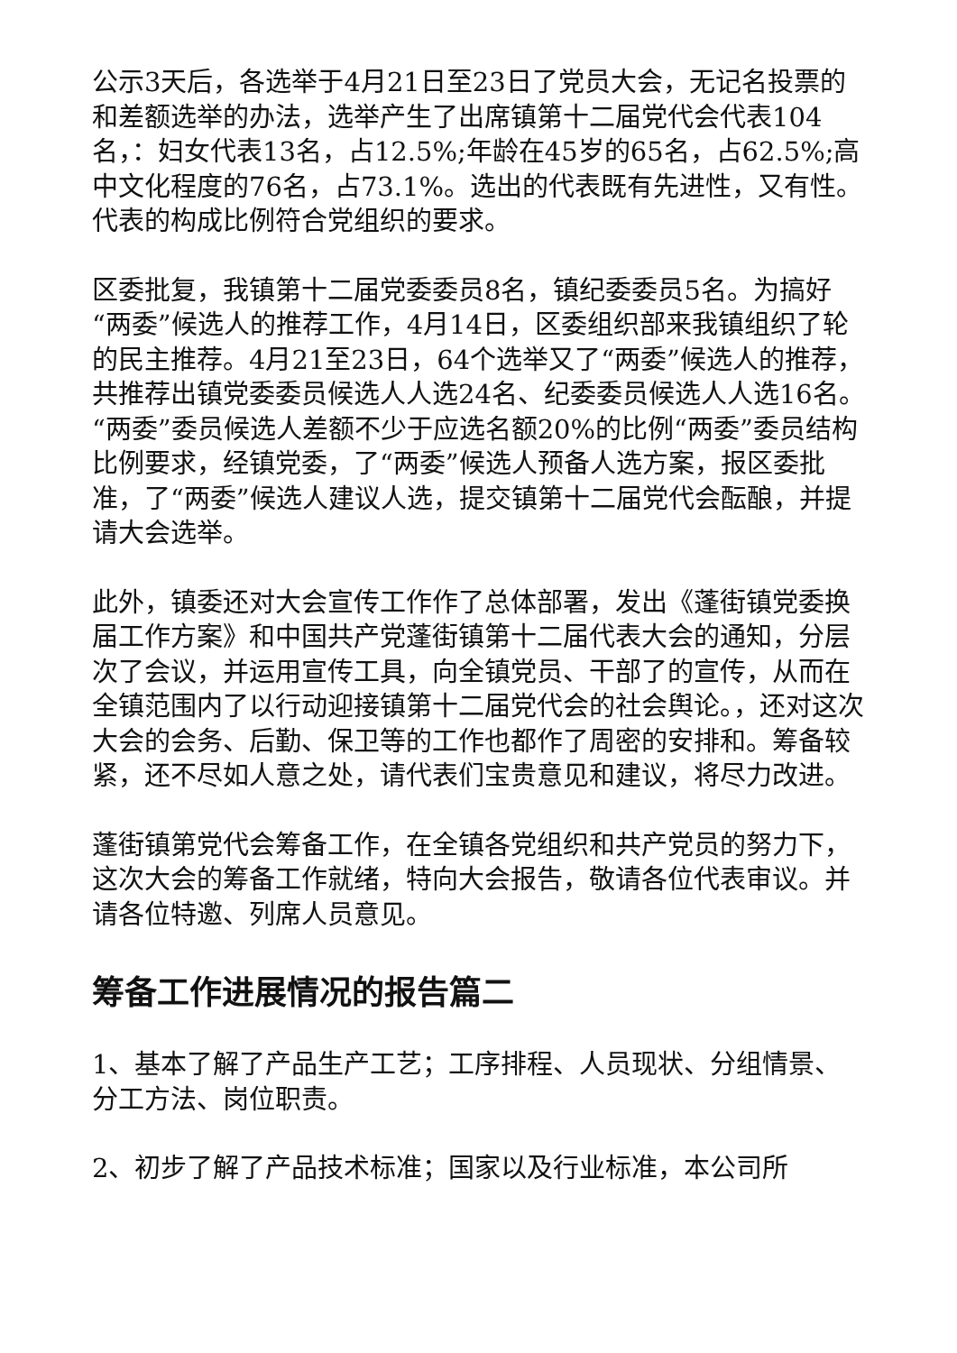公示3天后，各选举于4月21日至23日了党员大会，无记名投票的和差额选举的办法，选举产生了出席镇第十二届党代会代表104名，：妇女代表13名，占12.5%;年龄在45岁的65名，占62.5%;高中文化程度的76名，占73.1%。选出的代表既有先进性，又有性。代表的构成比例符合党组织的要求。
区委批复，我镇第十二届党委委员8名，镇纪委委员5名。为搞好“两委”候选人的推荐工作，4月14日，区委组织部来我镇组织了轮的民主推荐。4月21至23日，64个选举又了“两委”候选人的推荐，共推荐出镇党委委员候选人人选24名、纪委委员候选人人选16名。“两委”委员候选人差额不少于应选名额20%的比例“两委”委员结构比例要求，经镇党委，了“两委”候选人预备人选方案，报区委批准，了“两委”候选人建议人选，提交镇第十二届党代会酝酿，并提请大会选举。
此外，镇委还对大会宣传工作作了总体部署，发出《蓬街镇党委换届工作方案》和中国共产党蓬街镇第十二届代表大会的通知，分层次了会议，并运用宣传工具，向全镇党员、干部了的宣传，从而在全镇范围内了以行动迎接镇第十二届党代会的社会舆论。，还对这次大会的会务、后勤、保卫等的工作也都作了周密的安排和。筹备较紧，还不尽如人意之处，请代表们宝贵意见和建议，将尽力改进。
蓬街镇第党代会筹备工作，在全镇各党组织和共产党员的努力下，这次大会的筹备工作就绪，特向大会报告，敬请各位代表审议。并请各位特邀、列席人员意见。
筹备工作进展情况的报告篇二
1、基本了解了产品生产工艺；工序排程、人员现状、分组情景、分工方法、岗位职责。
2、初步了解了产品技术标准；国家以及行业标准，本公司所